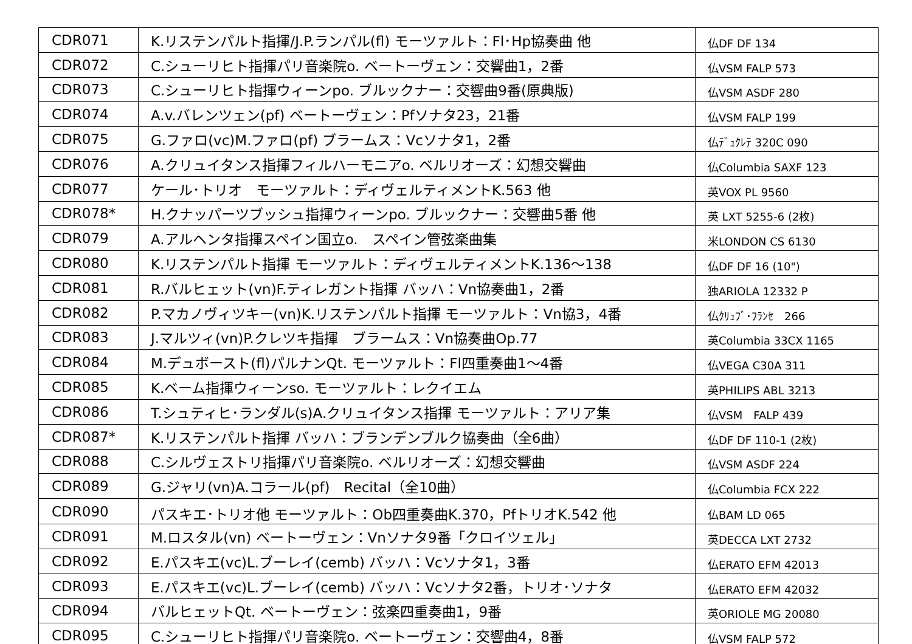| CDR071 | K.リステンパルト指揮/J.P.ランパル(fl) モーツァルト：Fl･Hp協奏曲 他 | 仏DF DF 134 |
| CDR072 | C.シューリヒト指揮パリ音楽院o. ベートーヴェン：交響曲1，2番 | 仏VSM FALP 573 |
| CDR073 | C.シューリヒト指揮ウィーンpo. ブルックナー：交響曲9番(原典版) | 仏VSM ASDF 280 |
| CDR074 | A.v.バレンツェン(pf) ベートーヴェン：Pfソナタ23，21番 | 仏VSM FALP 199 |
| CDR075 | G.ファロ(vc)M.ファロ(pf) ブラームス：Vcソナタ1，2番 | 仏ﾃﾞｭｸﾚﾃ 320C 090 |
| CDR076 | A.クリュイタンス指揮フィルハーモニアo. ベルリオーズ：幻想交響曲 | 仏Columbia SAXF 123 |
| CDR077 | ケール･トリオ モーツァルト：ディヴェルティメントK.563 他 | 英VOX PL 9560 |
| CDR078* | H.クナッパーツブッシュ指揮ウィーンpo. ブルックナー：交響曲5番 他 | 英 LXT 5255-6 (2枚) |
| CDR079 | A.アルヘンタ指揮スペイン国立o. スペイン管弦楽曲集 | 米LONDON CS 6130 |
| CDR080 | K.リステンパルト指揮 モーツァルト：ディヴェルティメントK.136～138 | 仏DF DF 16 (10") |
| CDR081 | R.バルヒェット(vn)F.ティレガント指揮 バッハ：Vn協奏曲1，2番 | 独ARIOLA 12332 P |
| CDR082 | P.マカノヴィツキー(vn)K.リステンパルト指揮 モーツァルト：Vn協3，4番 | 仏ｸﾘｭﾌﾞ･ﾌﾗﾝｾ 266 |
| CDR083 | J.マルツィ(vn)P.クレツキ指揮 ブラームス：Vn協奏曲Op.77 | 英Columbia 33CX 1165 |
| CDR084 | M.デュボースト(fl)パルナンQt. モーツァルト：Fl四重奏曲1～4番 | 仏VEGA C30A 311 |
| CDR085 | K.ベーム指揮ウィーンso. モーツァルト：レクイエム | 英PHILIPS ABL 3213 |
| CDR086 | T.シュティヒ･ランダル(s)A.クリュイタンス指揮 モーツァルト：アリア集 | 仏VSM FALP 439 |
| CDR087* | K.リステンパルト指揮 バッハ：ブランデンブルク協奏曲（全6曲） | 仏DF DF 110-1 (2枚) |
| CDR088 | C.シルヴェストリ指揮パリ音楽院o. ベルリオーズ：幻想交響曲 | 仏VSM ASDF 224 |
| CDR089 | G.ジャリ(vn)A.コラール(pf) Recital（全10曲） | 仏Columbia FCX 222 |
| CDR090 | パスキエ･トリオ他 モーツァルト：Ob四重奏曲K.370，PfトリオK.542 他 | 仏BAM LD 065 |
| CDR091 | M.ロスタル(vn) ベートーヴェン：Vnソナタ9番「クロイツェル」 | 英DECCA LXT 2732 |
| CDR092 | E.パスキエ(vc)L.ブーレイ(cemb) バッハ：Vcソナタ1，3番 | 仏ERATO EFM 42013 |
| CDR093 | E.パスキエ(vc)L.ブーレイ(cemb) バッハ：Vcソナタ2番，トリオ･ソナタ | 仏ERATO EFM 42032 |
| CDR094 | バルヒェットQt. ベートーヴェン：弦楽四重奏曲1，9番 | 英ORIOLE MG 20080 |
| CDR095 | C.シューリヒト指揮パリ音楽院o. ベートーヴェン：交響曲4，8番 | 仏VSM FALP 572 |